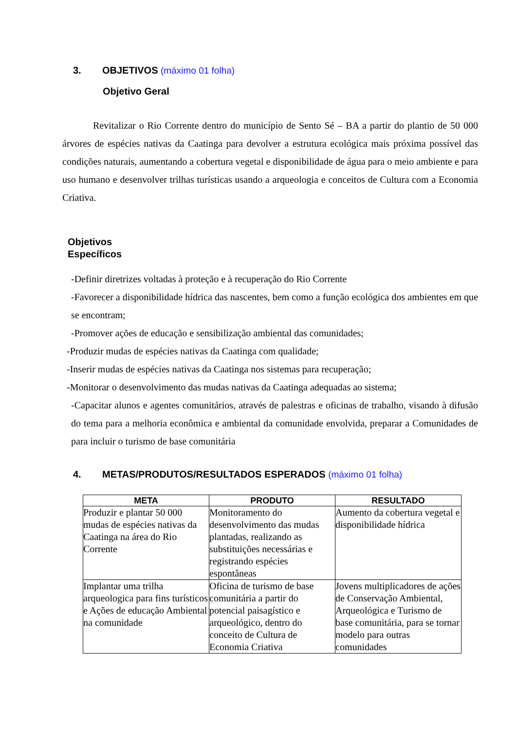3. OBJETIVOS (máximo 01 folha)
Objetivo Geral
Revitalizar o Rio Corrente dentro do município de Sento Sé – BA a partir do plantio de 50 000 árvores de espécies nativas da Caatinga para devolver a estrutura ecológica mais próxima possível das condições naturais, aumentando a cobertura vegetal e disponibilidade de água para o meio ambiente e para uso humano e desenvolver trilhas turísticas usando a arqueologia e conceitos de Cultura com a Economia Criativa.
Objetivos
Específicos
-Definir diretrizes voltadas à proteção e à recuperação do Rio Corrente
-Favorecer a disponibilidade hídrica das nascentes, bem como a função ecológica dos ambientes em que se encontram;
-Promover ações de educação e sensibilização ambiental das comunidades;
-Produzir mudas de espécies nativas da Caatinga com qualidade;
-Inserir mudas de espécies nativas da Caatinga nos sistemas para recuperação;
-Monitorar o desenvolvimento das mudas nativas da Caatinga adequadas ao sistema;
-Capacitar alunos e agentes comunitários, através de palestras e oficinas de trabalho, visando à difusão do tema para a melhoria econômica e ambiental da comunidade envolvida, preparar a Comunidades de para incluir o turismo de base comunitária
4. METAS/PRODUTOS/RESULTADOS ESPERADOS (máximo 01 folha)
| META | PRODUTO | RESULTADO |
| --- | --- | --- |
| Produzir e plantar 50 000 mudas de espécies nativas da Caatinga na área do Rio Corrente | Monitoramento do desenvolvimento das mudas plantadas, realizando as substituições necessárias e registrando espécies espontâneas | Aumento da cobertura vegetal e disponibilidade hídrica |
| Implantar uma trilha arqueologica para fins turísticos e Ações de educação Ambiental na comunidade | Oficina de turismo de base comunitária a partir do potencial paisagístico e arqueológico, dentro do conceito de Cultura de Economia Criativa | Jovens multiplicadores de ações de Conservação Ambiental, Arqueológica e Turismo de base comunitária, para se tornar modelo para outras comunidades |